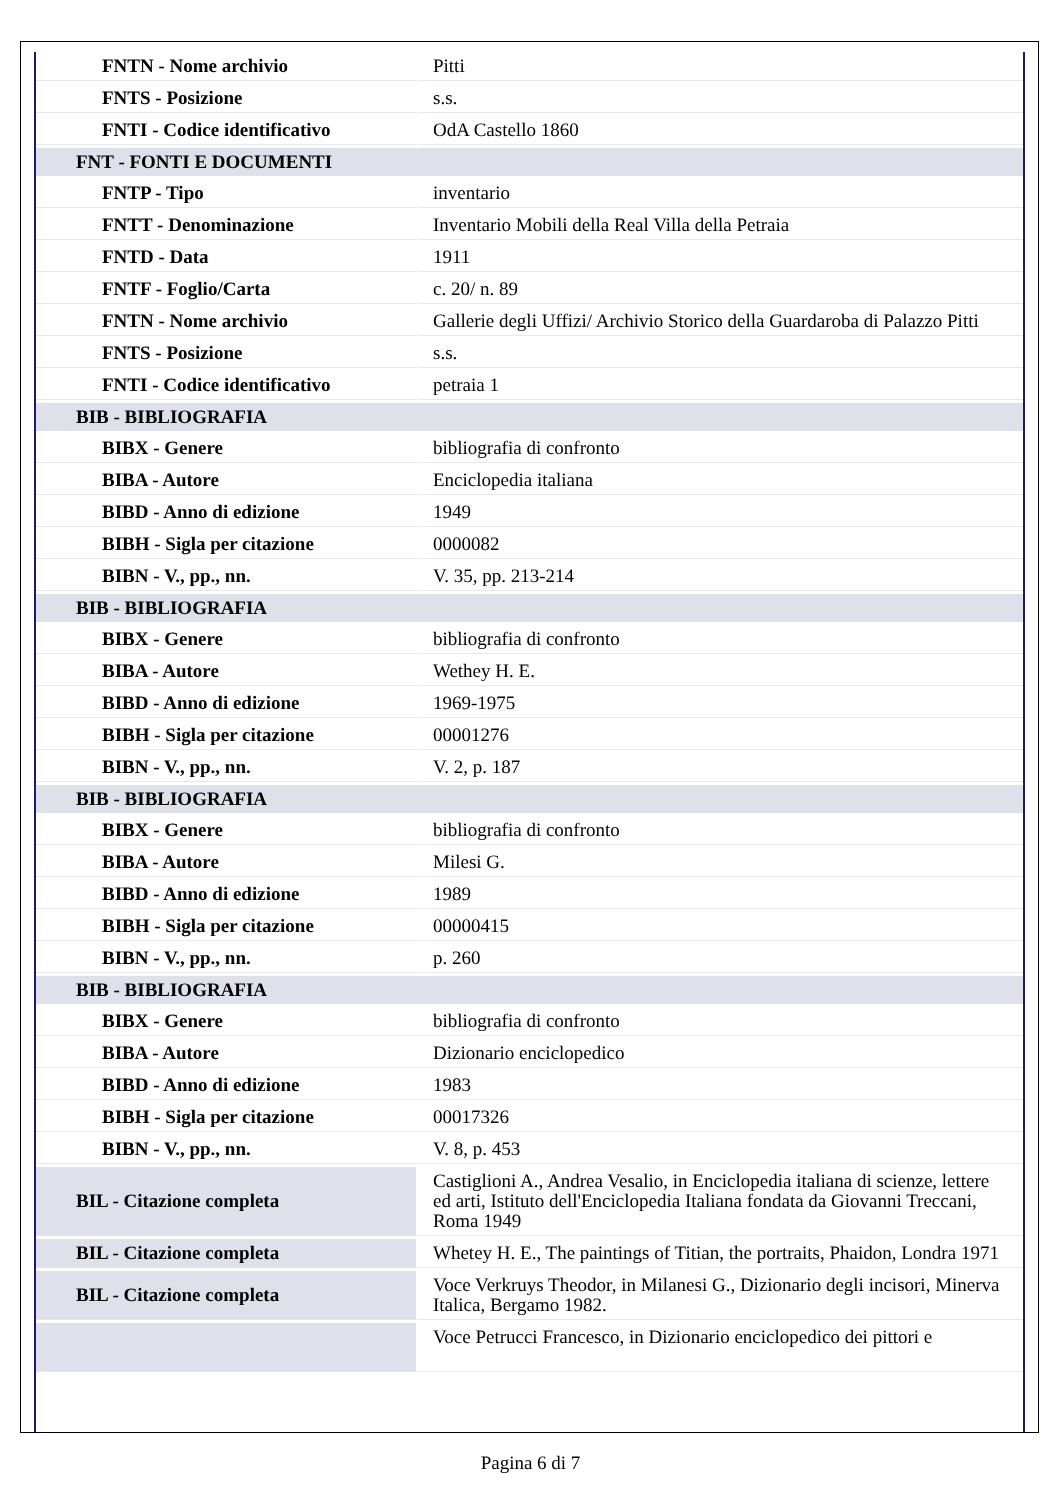| FNTN - Nome archivio | Pitti |
| FNTS - Posizione | s.s. |
| FNTI - Codice identificativo | OdA Castello 1860 |
| FNT - FONTI E DOCUMENTI | |
| FNTP - Tipo | inventario |
| FNTT - Denominazione | Inventario Mobili della Real Villa della Petraia |
| FNTD - Data | 1911 |
| FNTF - Foglio/Carta | c. 20/ n. 89 |
| FNTN - Nome archivio | Gallerie degli Uffizi/ Archivio Storico della Guardaroba di Palazzo Pitti |
| FNTS - Posizione | s.s. |
| FNTI - Codice identificativo | petraia 1 |
| BIB - BIBLIOGRAFIA | |
| BIBX - Genere | bibliografia di confronto |
| BIBA - Autore | Enciclopedia italiana |
| BIBD - Anno di edizione | 1949 |
| BIBH - Sigla per citazione | 0000082 |
| BIBN - V., pp., nn. | V. 35, pp. 213-214 |
| BIB - BIBLIOGRAFIA | |
| BIBX - Genere | bibliografia di confronto |
| BIBA - Autore | Wethey H. E. |
| BIBD - Anno di edizione | 1969-1975 |
| BIBH - Sigla per citazione | 00001276 |
| BIBN - V., pp., nn. | V. 2, p. 187 |
| BIB - BIBLIOGRAFIA | |
| BIBX - Genere | bibliografia di confronto |
| BIBA - Autore | Milesi G. |
| BIBD - Anno di edizione | 1989 |
| BIBH - Sigla per citazione | 00000415 |
| BIBN - V., pp., nn. | p. 260 |
| BIB - BIBLIOGRAFIA | |
| BIBX - Genere | bibliografia di confronto |
| BIBA - Autore | Dizionario enciclopedico |
| BIBD - Anno di edizione | 1983 |
| BIBH - Sigla per citazione | 00017326 |
| BIBN - V., pp., nn. | V. 8, p. 453 |
| BIL - Citazione completa | Castiglioni A., Andrea Vesalio, in Enciclopedia italiana di scienze, lettere ed arti, Istituto dell'Enciclopedia Italiana fondata da Giovanni Treccani, Roma 1949 |
| BIL - Citazione completa | Whetey H. E., The paintings of Titian, the portraits, Phaidon, Londra 1971 |
| BIL - Citazione completa | Voce Verkruys Theodor, in Milanesi G., Dizionario degli incisori, Minerva Italica, Bergamo 1982. |
| | Voce Petrucci Francesco, in Dizionario enciclopedico dei pittori e |
Pagina 6 di 7